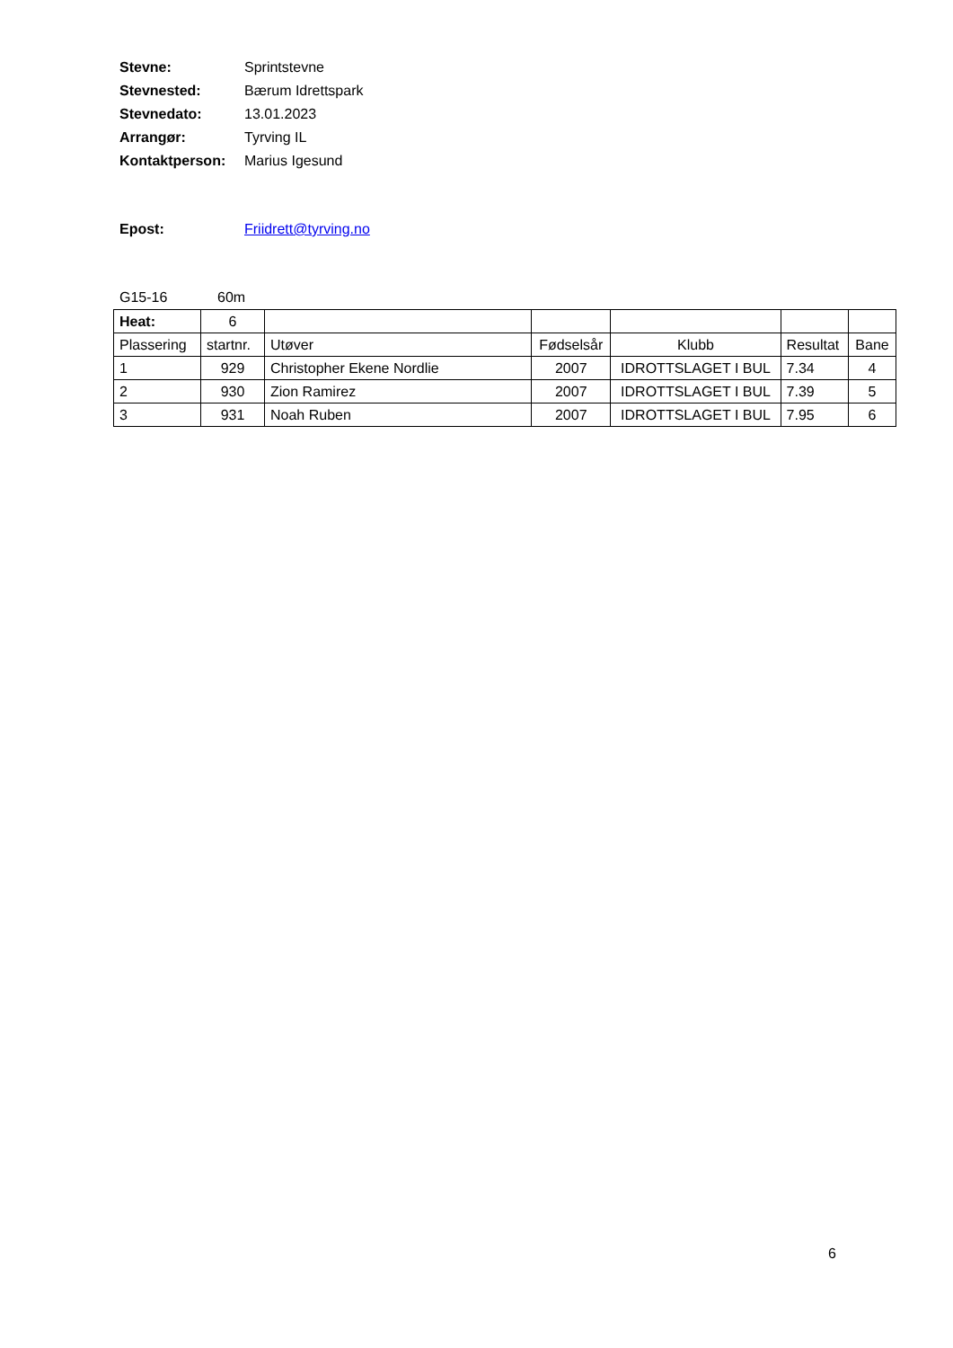Stevne: Sprintstevne
Stevnested: Bærum Idrettspark
Stevnedato: 13.01.2023
Arrangør: Tyrving IL
Kontaktperson: Marius Igesund
Epost: Friidrett@tyrving.no
G15-16 60m
| Heat: | 6 | | | | | |
| Plassering | startnr. | Utøver | Fødselsår | Klubb | Resultat | Bane |
| 1 | 929 | Christopher Ekene Nordlie | 2007 | IDROTTSLAGET I BUL | 7.34 | 4 |
| 2 | 930 | Zion Ramirez | 2007 | IDROTTSLAGET I BUL | 7.39 | 5 |
| 3 | 931 | Noah Ruben | 2007 | IDROTTSLAGET I BUL | 7.95 | 6 |
6